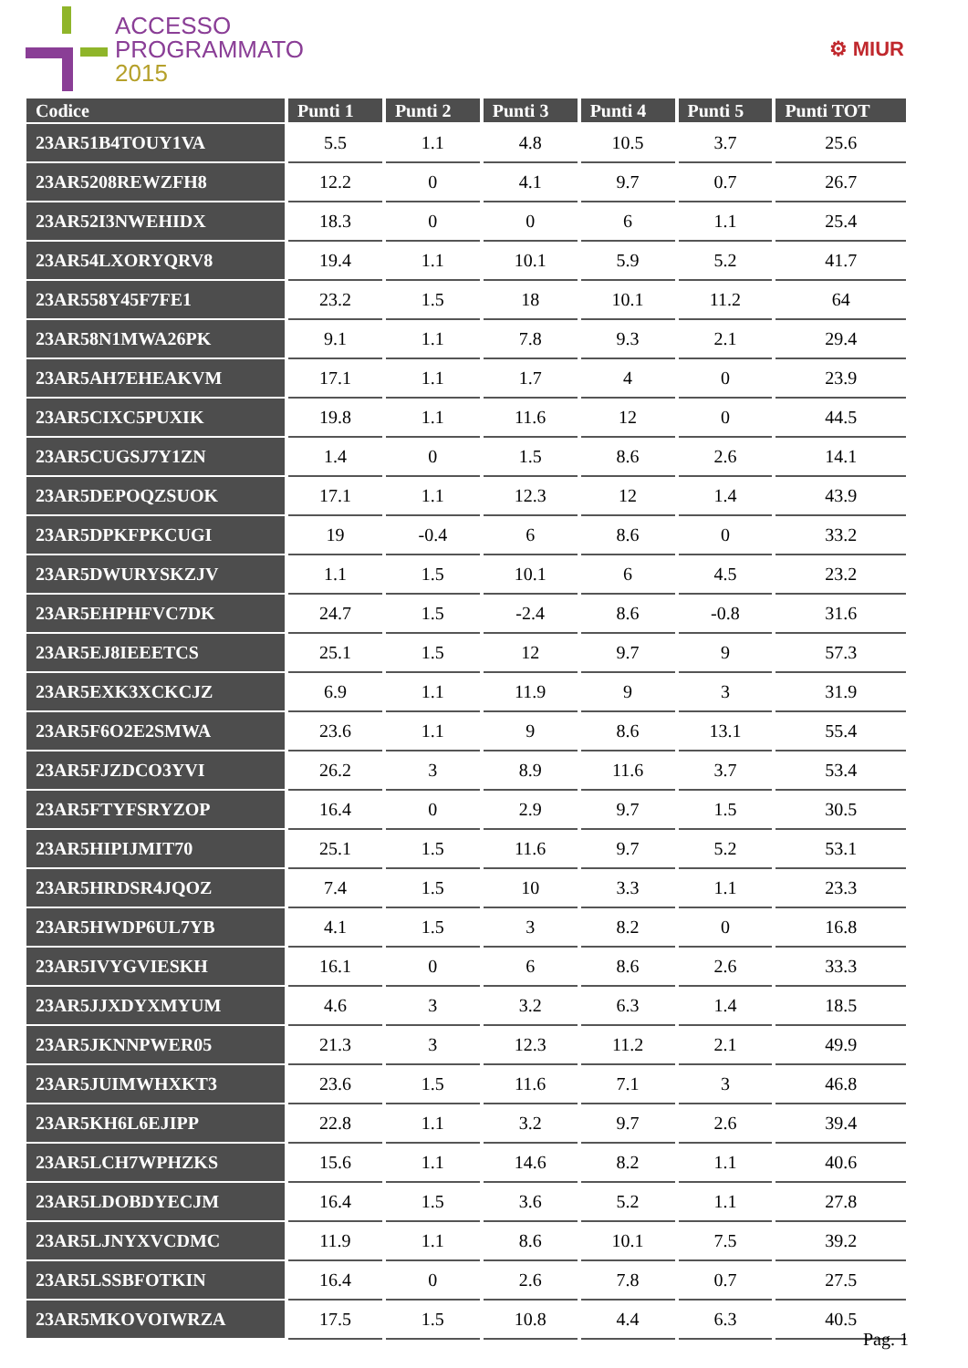ACCESSO
PROGRAMMATO
2015
⚙ MIUR
| Codice | Punti 1 | Punti 2 | Punti 3 | Punti 4 | Punti 5 | Punti TOT |
| --- | --- | --- | --- | --- | --- | --- |
| 23AR51B4TOUY1VA | 5.5 | 1.1 | 4.8 | 10.5 | 3.7 | 25.6 |
| 23AR5208REWZFH8 | 12.2 | 0 | 4.1 | 9.7 | 0.7 | 26.7 |
| 23AR52I3NWEHIDX | 18.3 | 0 | 0 | 6 | 1.1 | 25.4 |
| 23AR54LXORYQRV8 | 19.4 | 1.1 | 10.1 | 5.9 | 5.2 | 41.7 |
| 23AR558Y45F7FE1 | 23.2 | 1.5 | 18 | 10.1 | 11.2 | 64 |
| 23AR58N1MWA26PK | 9.1 | 1.1 | 7.8 | 9.3 | 2.1 | 29.4 |
| 23AR5AH7EHEAKVM | 17.1 | 1.1 | 1.7 | 4 | 0 | 23.9 |
| 23AR5CIXC5PUXIK | 19.8 | 1.1 | 11.6 | 12 | 0 | 44.5 |
| 23AR5CUGSJ7Y1ZN | 1.4 | 0 | 1.5 | 8.6 | 2.6 | 14.1 |
| 23AR5DEPOQZSUOK | 17.1 | 1.1 | 12.3 | 12 | 1.4 | 43.9 |
| 23AR5DPKFPKCUGI | 19 | -0.4 | 6 | 8.6 | 0 | 33.2 |
| 23AR5DWURYSKZJV | 1.1 | 1.5 | 10.1 | 6 | 4.5 | 23.2 |
| 23AR5EHPHFVC7DK | 24.7 | 1.5 | -2.4 | 8.6 | -0.8 | 31.6 |
| 23AR5EJ8IEEETCS | 25.1 | 1.5 | 12 | 9.7 | 9 | 57.3 |
| 23AR5EXK3XCKCJZ | 6.9 | 1.1 | 11.9 | 9 | 3 | 31.9 |
| 23AR5F6O2E2SMWA | 23.6 | 1.1 | 9 | 8.6 | 13.1 | 55.4 |
| 23AR5FJZDCO3YVI | 26.2 | 3 | 8.9 | 11.6 | 3.7 | 53.4 |
| 23AR5FTYFSRYZOP | 16.4 | 0 | 2.9 | 9.7 | 1.5 | 30.5 |
| 23AR5HIPIJMIT70 | 25.1 | 1.5 | 11.6 | 9.7 | 5.2 | 53.1 |
| 23AR5HRDSR4JQOZ | 7.4 | 1.5 | 10 | 3.3 | 1.1 | 23.3 |
| 23AR5HWDP6UL7YB | 4.1 | 1.5 | 3 | 8.2 | 0 | 16.8 |
| 23AR5IVYGVIESKH | 16.1 | 0 | 6 | 8.6 | 2.6 | 33.3 |
| 23AR5JJXDYXMYUM | 4.6 | 3 | 3.2 | 6.3 | 1.4 | 18.5 |
| 23AR5JKNNPWER05 | 21.3 | 3 | 12.3 | 11.2 | 2.1 | 49.9 |
| 23AR5JUIMWHXKT3 | 23.6 | 1.5 | 11.6 | 7.1 | 3 | 46.8 |
| 23AR5KH6L6EJIPP | 22.8 | 1.1 | 3.2 | 9.7 | 2.6 | 39.4 |
| 23AR5LCH7WPHZKS | 15.6 | 1.1 | 14.6 | 8.2 | 1.1 | 40.6 |
| 23AR5LDOBDYECJM | 16.4 | 1.5 | 3.6 | 5.2 | 1.1 | 27.8 |
| 23AR5LJNYXVCDMC | 11.9 | 1.1 | 8.6 | 10.1 | 7.5 | 39.2 |
| 23AR5LSSBFOTKIN | 16.4 | 0 | 2.6 | 7.8 | 0.7 | 27.5 |
| 23AR5MKOVOIWRZA | 17.5 | 1.5 | 10.8 | 4.4 | 6.3 | 40.5 |
Pag. 1